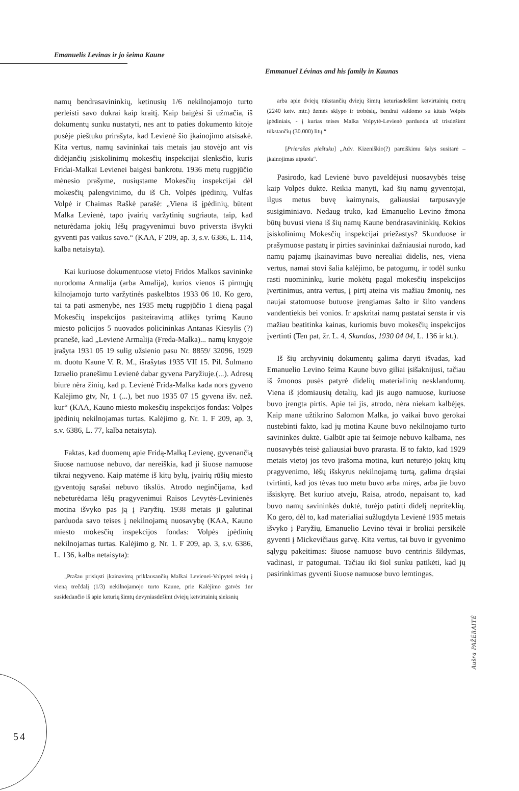Emanuelis Levinas ir jo šeima Kaune
Emmanuel Lévinas and his family in Kaunas
namų bendrasavininkių, ketinusių 1/6 nekilnojamojo turto perleisti savo dukrai kaip kraitį. Kaip baigėsi ši užmačia, iš dokumentų sunku nustatyti, nes ant to paties dokumento kitoje pusėje pieštuku prirašyta, kad Levienė šio įkainojimo atsisakė. Kita vertus, namų savininkai tais metais jau stovėjo ant vis didėjančių įsiskolinimų mokesčių inspekcijai slenksčio, kuris Fridai-Malkai Levienei baigėsi bankrotu. 1936 metų rugpjūčio mėnesio prašyme, nusiųstame Mokesčių inspekcijai dėl mokesčių palengvinimo, du iš Ch. Volpės įpėdinių, Vulfas Volpė ir Chaimas Raškė parašė: „Viena iš įpėdinių, būtent Malka Levienė, tapo įvairių varžytinių sugriauta, taip, kad neturėdama jokių lėšų pragyvenimui buvo priversta išvykti gyventi pas vaikus savo.“ (KAA, F 209, ap. 3, s.v. 6386, L. 114, kalba netaisyta).
Kai kuriuose dokumentuose vietoj Fridos Malkos savininke nurodoma Armalija (arba Amalija), kurios vienos iš pirmųjų kilnojamojo turto varžytinės paskelbtos 1933 06 10. Ko gero, tai ta pati asmenybė, nes 1935 metų rugpjūčio 1 dieną pagal Mokesčių inspekcijos pasiteiravimą atlikęs tyrimą Kauno miesto policijos 5 nuovados policininkas Antanas Kiesylis (?) pranešė, kad „Levienė Armalija (Freda-Malka)... namų knygoje įrašyta 1931 05 19 sulig užsienio pasu Nr. 8859/ 32096, 1929 m. duotu Kaune V. R. M., išrašytas 1935 VII 15. Pil. Šulmano Izraelio pranešimu Levienė dabar gyvena Paryžiuje.(...). Adresų biure nėra žinių, kad p. Levienė Frida-Malka kada nors gyveno Kalėjimo gtv, Nr, 1 (...), bet nuo 1935 07 15 gyvena išv. než. kur“ (KAA, Kauno miesto mokesčių inspekcijos fondas: Volpės įpėdinių nekilnojamas turtas. Kalėjimo g. Nr. 1. F 209, ap. 3, s.v. 6386, L. 77, kalba netaisyta).
Faktas, kad duomenų apie Fridą-Malką Levienę, gyvenančią šiuose namuose nebuvo, dar nereiškia, kad ji šiuose namuose tikrai negyveno. Kaip matėme iš kitų bylų, įvairių rūšių miesto gyventojų sąrašai nebuvo tikslūs. Atrodo neginčijama, kad nebeturėdama lėšų pragyvenimui Raisos Levytės-Levinienės motina išvyko pas ją į Paryžių. 1938 metais ji galutinai parduoda savo teises į nekilnojamą nuosavybę (KAA, Kauno miesto mokesčių inspekcijos fondas: Volpės įpėdinių nekilnojamas turtas. Kalėjimo g. Nr. 1. F 209, ap. 3, s.v. 6386, L. 136, kalba netaisyta):
„Prašau prisiųsti įkainavimą priklausančių Malkai Levienei-Volpytei teisių į vieną trečdalį (1/3) nekilnojamojo turto Kaune, prie Kalėjimo gatvės 1nr susidedančio iš apie keturių šimtų devyniasdešimt dviejų ketvirtainių sieksnių
arba apie dviejų tūkstančių dviejų šimtų keturiasdešimt ketvirtainių metrų (2240 ketv. mtr.) žemės sklypo ir trobėsių, bendrai valdomo su kitais Volpės įpėdiniais, - į kurias teises Malka Volpytė-Levienė parduoda už trisdešimt tūkstančių (30.000) litų.“
[Prierašas pieštuku] „Adv. Kizeniškio(?) pareiškimu šalys susitarė – įkainojimas atpuola“.
Pasirodo, kad Levienė buvo paveldėjusi nuosavybės teisę kaip Volpės duktė. Reikia manyti, kad šių namų gyventojai, ilgus metus buvę kaimynais, galiausiai tarpusavyje susigiminiavo. Nedaug truko, kad Emanuelio Levino žmona būtų buvusi viena iš šių namų Kaune bendrasavininkių. Kokios įsiskolinimų Mokesčių inspekcijai priežastys? Skunduose ir prašymuose pastatų ir pirties savininkai dažniausiai nurodo, kad namų pajamų įkainavimas buvo nerealiai didelis, nes, viena vertus, namai stovi šalia kalėjimo, be patogumų, ir todėl sunku rasti nuomininkų, kurie mokėtų pagal mokesčių inspekcijos įvertinimus, antra vertus, į pirtį ateina vis mažiau žmonių, nes naujai statomuose butuose įrengiamas šalto ir šilto vandens vandentiekis bei vonios. Ir apskritai namų pastatai sensta ir vis mažiau beatitinka kainas, kuriomis buvo mokesčių inspekcijos įvertinti (Ten pat, žr. L. 4, Skundas, 1930 04 04, L. 136 ir kt.).
Iš šių archyvinių dokumentų galima daryti išvadas, kad Emanuelio Levino šeima Kaune buvo giliai įsišaknijusi, tačiau iš žmonos pusės patyrė didelių materialinių nesklandumų. Viena iš įdomiausių detalių, kad jis augo namuose, kuriuose buvo įrengta pirtis. Apie tai jis, atrodo, nėra niekam kalbėjęs. Kaip mane užtikrino Salomon Malka, jo vaikai buvo gerokai nustebinti fakto, kad jų motina Kaune buvo nekilnojamo turto savininkės duktė. Galbūt apie tai šeimoje nebuvo kalbama, nes nuosavybės teisė galiausiai buvo prarasta. Iš to fakto, kad 1929 metais vietoj jos tėvo įrašoma motina, kuri neturėjo jokių kitų pragyvenimo, lėšų išskyrus nekilnojamą turtą, galima drąsiai tvirtinti, kad jos tėvas tuo metu buvo arba miręs, arba jie buvo išsiskyrę. Bet kuriuo atveju, Raisa, atrodo, nepaisant to, kad buvo namų savininkės duktė, turėjo patirti didelį nepriteklių. Ko gero, dėl to, kad materialiai sužlugdyta Levienė 1935 metais išvyko į Paryžių, Emanuelio Levino tėvai ir broliai persikėlė gyventi į Mickevičiaus gatvę. Kita vertus, tai buvo ir gyvenimo sąlygų pakeitimas: šiuose namuose buvo centrinis šildymas, vadinasi, ir patogumai. Tačiau iki šiol sunku patikėti, kad jų pasirinkimas gyventi šiuose namuose buvo lemtingas.
Aušra PAŽĖRAITĖ
54